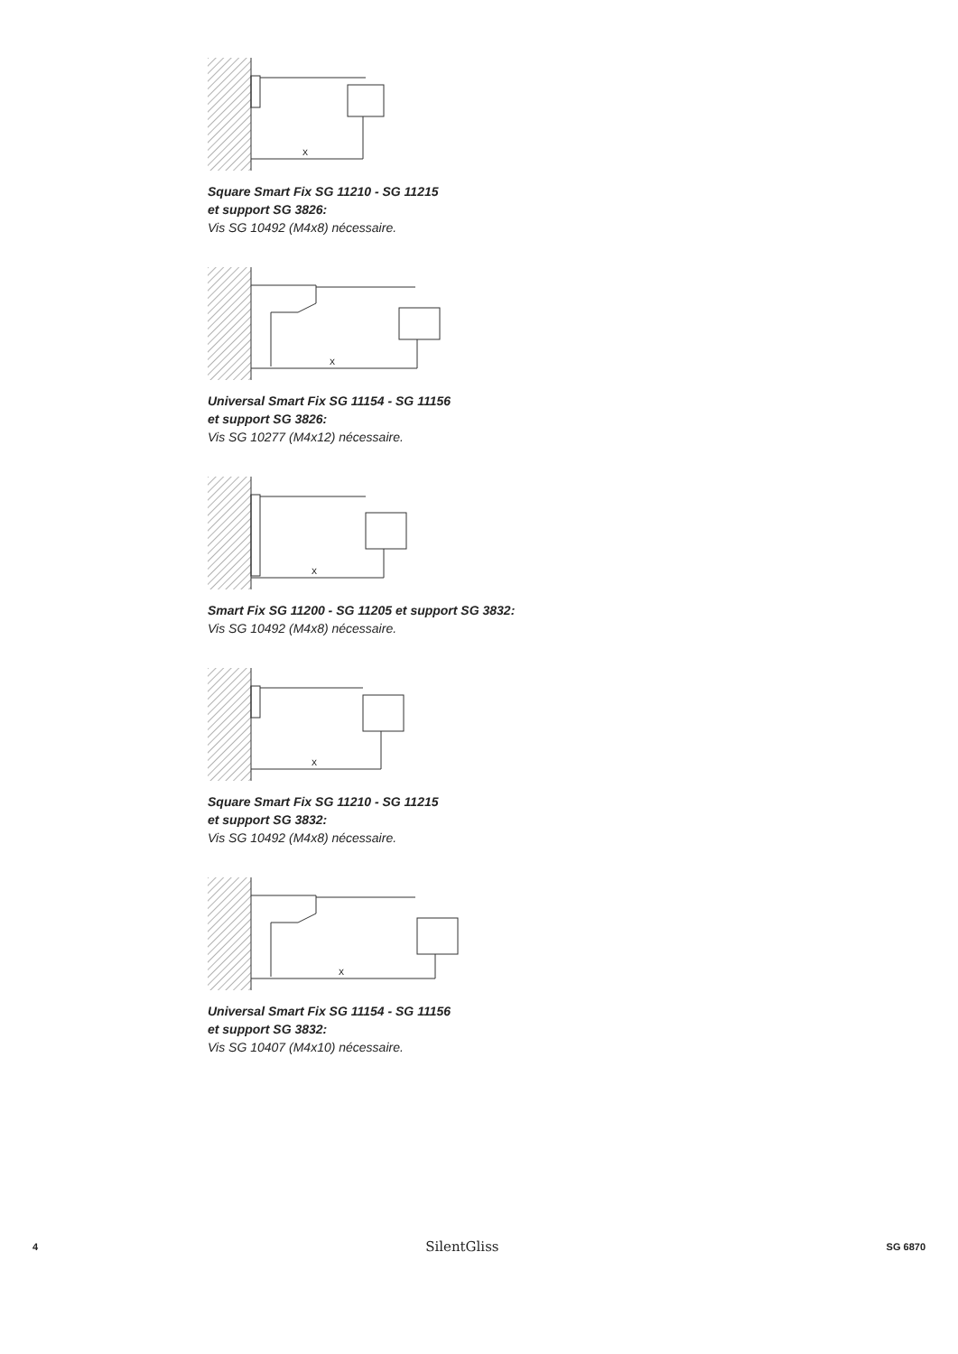X
Square Smart Fix SG 11210 - SG 11215
et support SG 3826:
Vis SG 10492 (M4x8) nécessaire.
X
Universal Smart Fix SG 11154 - SG 11156
et support SG 3826:
Vis SG 10277 (M4x12) nécessaire.
X
Smart Fix SG 11200 - SG 11205 et support SG 3832:
Vis SG 10492 (M4x8) nécessaire.
X
Square Smart Fix SG 11210 - SG 11215
et support SG 3832:
Vis SG 10492 (M4x8) nécessaire.
X
Universal Smart Fix SG 11154 - SG 11156
et support SG 3832:
Vis SG 10407 (M4x10) nécessaire.
4 SilentGliss SG 6870